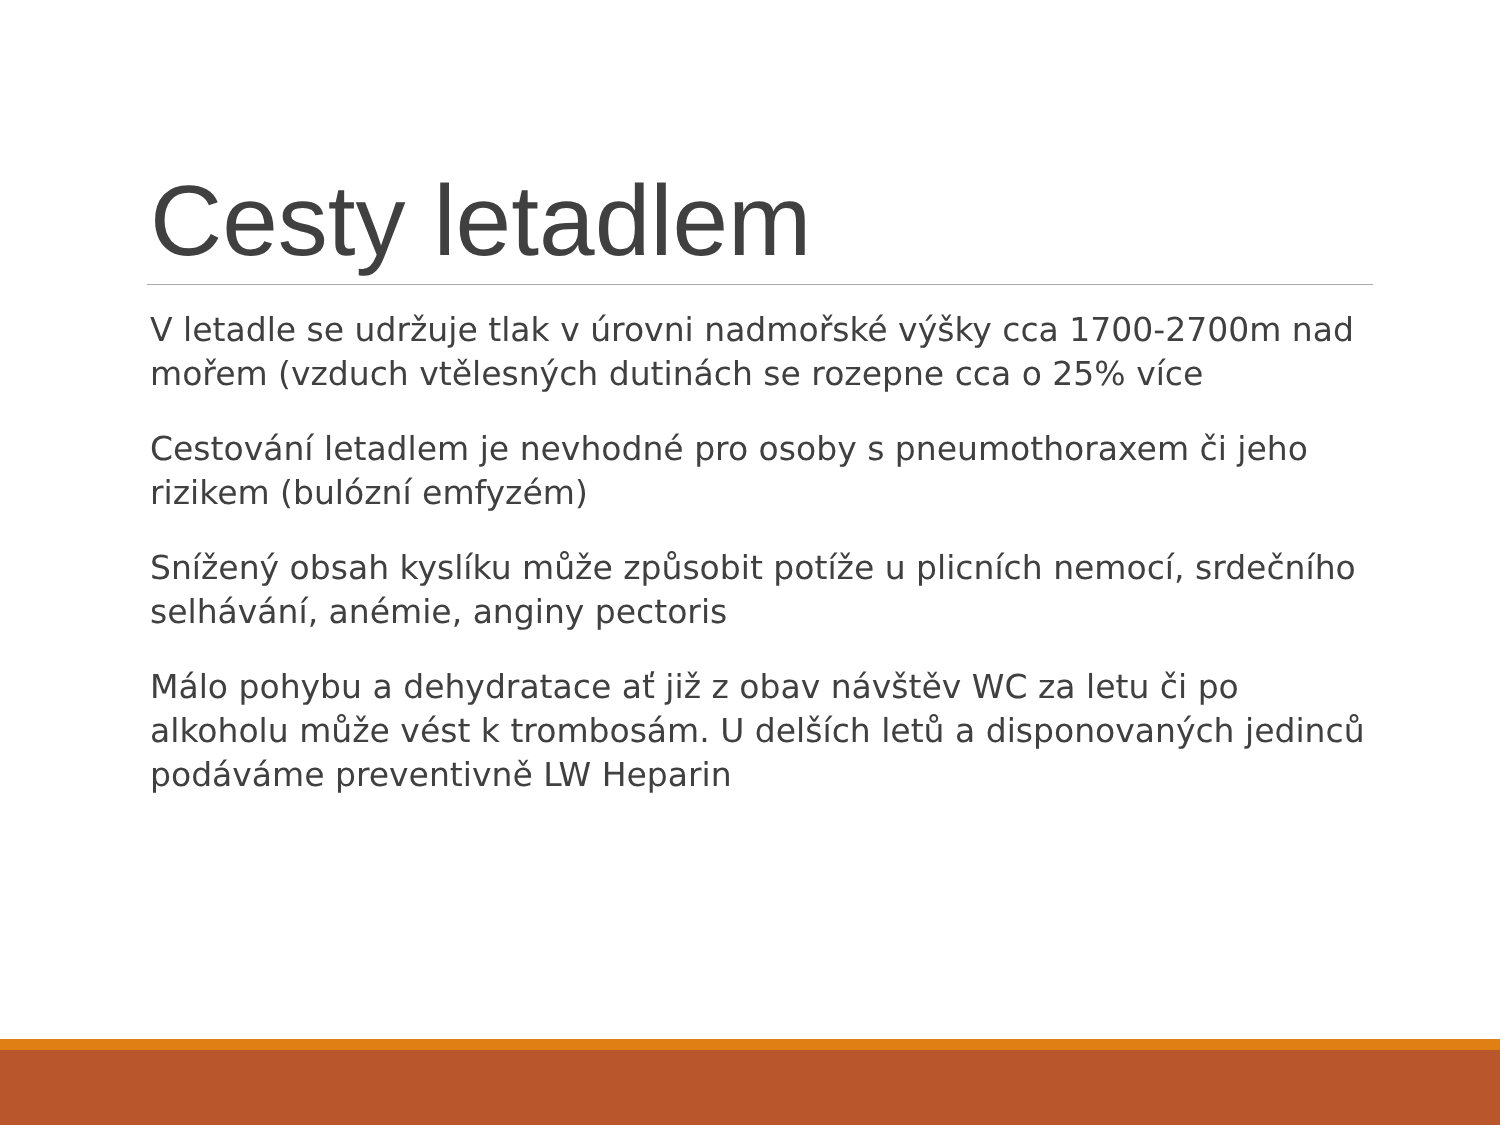Cesty letadlem
V letadle se udržuje tlak v úrovni nadmořské výšky cca 1700-2700m nad mořem (vzduch vtělesných dutinách se rozepne cca o 25% více
Cestování letadlem je nevhodné pro osoby s pneumothoraxem či jeho rizikem (bulózní emfyzém)
Snížený obsah kyslíku může způsobit potíže u plicních nemocí, srdečního selhávání, anémie, anginy pectoris
Málo pohybu a dehydratace ať již z obav návštěv WC za letu či po alkoholu může vést k trombosám. U delších letů a disponovaných jedinců podáváme preventivně LW Heparin